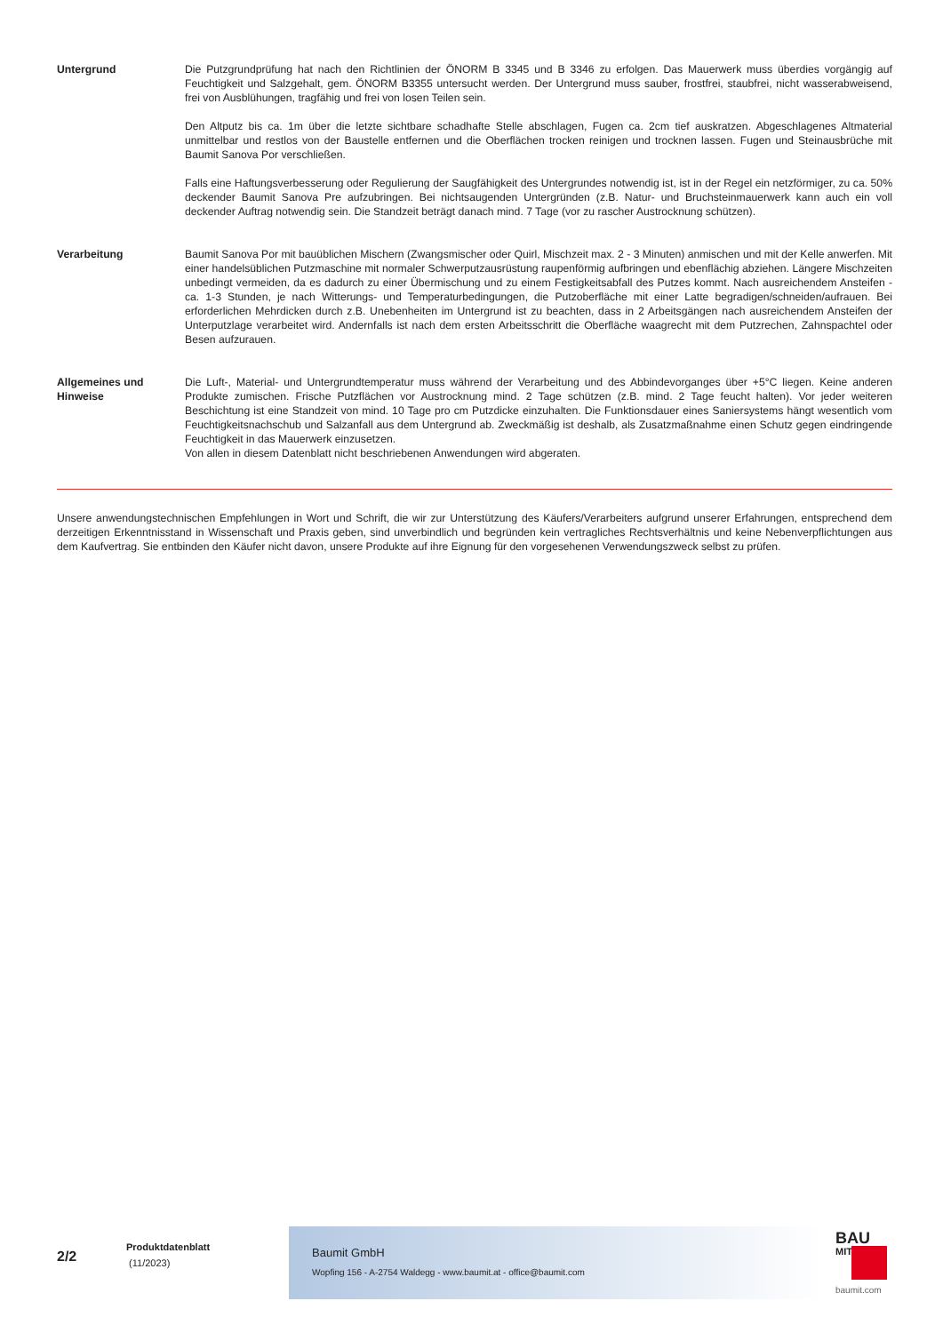Untergrund Die Putzgrundprüfung hat nach den Richtlinien der ÖNORM B 3345 und B 3346 zu erfolgen. Das Mauerwerk muss überdies vorgängig auf Feuchtigkeit und Salzgehalt, gem. ÖNORM B3355 untersucht werden. Der Untergrund muss sauber, frostfrei, staubfrei, nicht wasserabweisend, frei von Ausblühungen, tragfähig und frei von losen Teilen sein.
Den Altputz bis ca. 1m über die letzte sichtbare schadhafte Stelle abschlagen, Fugen ca. 2cm tief auskratzen. Abgeschlagenes Altmaterial unmittelbar und restlos von der Baustelle entfernen und die Oberflächen trocken reinigen und trocknen lassen. Fugen und Steinausbrüche mit Baumit Sanova Por verschließen.
Falls eine Haftungsverbesserung oder Regulierung der Saugfähigkeit des Untergrundes notwendig ist, ist in der Regel ein netzförmiger, zu ca. 50% deckender Baumit Sanova Pre aufzubringen. Bei nichtsaugenden Untergründen (z.B. Natur- und Bruchsteinmauerwerk kann auch ein voll deckender Auftrag notwendig sein. Die Standzeit beträgt danach mind. 7 Tage (vor zu rascher Austrocknung schützen).
Verarbeitung Baumit Sanova Por mit bauüblichen Mischern (Zwangsmischer oder Quirl, Mischzeit max. 2 - 3 Minuten) anmischen und mit der Kelle anwerfen. Mit einer handelsüblichen Putzmaschine mit normaler Schwerputzausrüstung raupenförmig aufbringen und ebenflächig abziehen. Längere Mischzeiten unbedingt vermeiden, da es dadurch zu einer Übermischung und zu einem Festigkeitsabfall des Putzes kommt. Nach ausreichendem Ansteifen - ca. 1-3 Stunden, je nach Witterungs- und Temperaturbedingungen, die Putzoberfläche mit einer Latte begradigen/schneiden/aufrauen. Bei erforderlichen Mehrdicken durch z.B. Unebenheiten im Untergrund ist zu beachten, dass in 2 Arbeitsgängen nach ausreichendem Ansteifen der Unterputzlage verarbeitet wird. Andernfalls ist nach dem ersten Arbeitsschritt die Oberfläche waagrecht mit dem Putzrechen, Zahnspachtel oder Besen aufzurauen.
Allgemeines und Hinweise
Die Luft-, Material- und Untergrundtemperatur muss während der Verarbeitung und des Abbindevorganges über +5°C liegen. Keine anderen Produkte zumischen. Frische Putzflächen vor Austrocknung mind. 2 Tage schützen (z.B. mind. 2 Tage feucht halten). Vor jeder weiteren Beschichtung ist eine Standzeit von mind. 10 Tage pro cm Putzdicke einzuhalten. Die Funktionsdauer eines Saniersystems hängt wesentlich vom Feuchtigkeitsnachschub und Salzanfall aus dem Untergrund ab. Zweckmäßig ist deshalb, als Zusatzmaßnahme einen Schutz gegen eindringende Feuchtigkeit in das Mauerwerk einzusetzen.
Von allen in diesem Datenblatt nicht beschriebenen Anwendungen wird abgeraten.
Unsere anwendungstechnischen Empfehlungen in Wort und Schrift, die wir zur Unterstützung des Käufers/Verarbeiters aufgrund unserer Erfahrungen, entsprechend dem derzeitigen Erkenntnisstand in Wissenschaft und Praxis geben, sind unverbindlich und begründen kein vertragliches Rechtsverhältnis und keine Nebenverpflichtungen aus dem Kaufvertrag. Sie entbinden den Käufer nicht davon, unsere Produkte auf ihre Eignung für den vorgesehenen Verwendungszweck selbst zu prüfen.
2/2
Produktdatenblatt
(11/2023)
Baumit GmbH
Wopfing 156 - A-2754 Waldegg - www.baumit.at - office@baumit.com
BAU
MIT
baumit.com